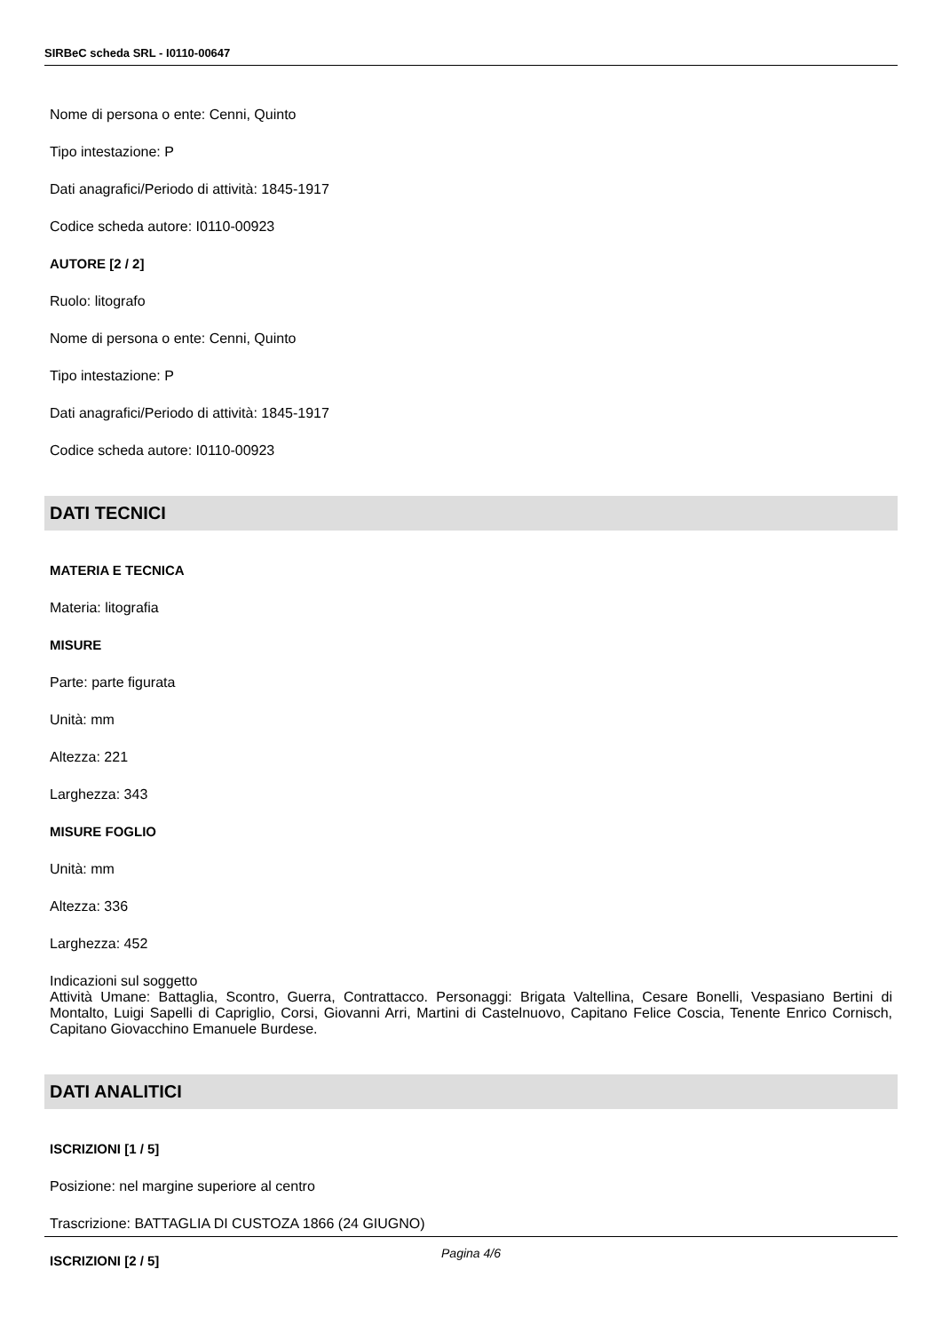SIRBeC scheda SRL - I0110-00647
Nome di persona o ente: Cenni, Quinto
Tipo intestazione: P
Dati anagrafici/Periodo di attività: 1845-1917
Codice scheda autore: I0110-00923
AUTORE [2 / 2]
Ruolo: litografo
Nome di persona o ente: Cenni, Quinto
Tipo intestazione: P
Dati anagrafici/Periodo di attività: 1845-1917
Codice scheda autore: I0110-00923
DATI TECNICI
MATERIA E TECNICA
Materia: litografia
MISURE
Parte: parte figurata
Unità: mm
Altezza: 221
Larghezza: 343
MISURE FOGLIO
Unità: mm
Altezza: 336
Larghezza: 452
Indicazioni sul soggetto
Attività Umane: Battaglia, Scontro, Guerra, Contrattacco. Personaggi: Brigata Valtellina, Cesare Bonelli, Vespasiano Bertini di Montalto, Luigi Sapelli di Capriglio, Corsi, Giovanni Arri, Martini di Castelnuovo, Capitano Felice Coscia, Tenente Enrico Cornisch, Capitano Giovacchino Emanuele Burdese.
DATI ANALITICI
ISCRIZIONI [1 / 5]
Posizione: nel margine superiore al centro
Trascrizione: BATTAGLIA DI CUSTOZA 1866 (24 GIUGNO)
ISCRIZIONI [2 / 5]
Pagina 4/6